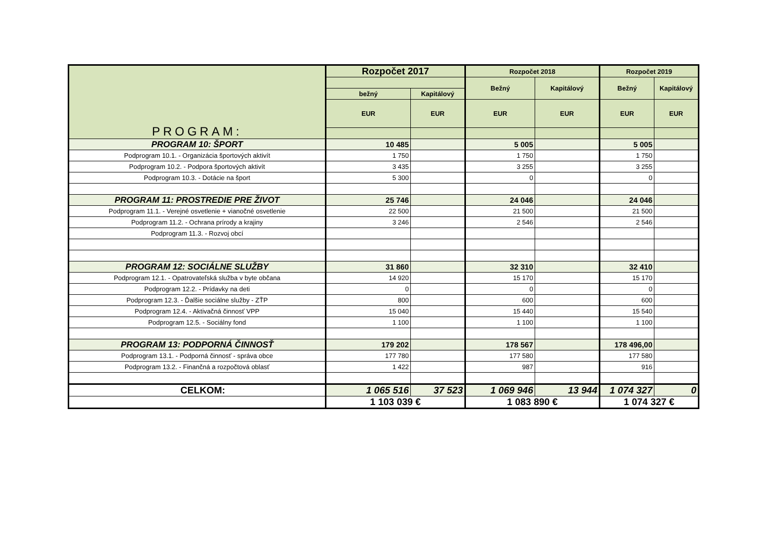| PROGRAM: | Rozpočet 2017 | | Rozpočet 2018 | | Rozpočet 2019 | |
| --- | --- | --- | --- | --- | --- | --- |
| | | | Bežný | Kapitálový | Bežný | Kapitálový |
| | bežný | Kapitálový | | | | |
| | EUR | EUR | EUR | EUR | EUR | EUR |
| PROGRAM 10: ŠPORT | 10 485 | | 5 005 | | 5 005 | |
| Podprogram 10.1. - Organizácia športových aktivít | 1 750 | | 1 750 | | 1 750 | |
| Podprogram 10.2. - Podpora športových aktivít | 3 435 | | 3 255 | | 3 255 | |
| Podprogram 10.3. - Dotácie na šport | 5 300 | | 0 | | 0 | |
| PROGRAM 11: PROSTREDIE PRE ŽIVOT | 25 746 | | 24 046 | | 24 046 | |
| Podprogram 11.1. - Verejné osvetlenie + vianočné osvetlenie | 22 500 | | 21 500 | | 21 500 | |
| Podprogram 11.2. - Ochrana prírody a krajiny | 3 246 | | 2 546 | | 2 546 | |
| Podprogram 11.3. - Rozvoj obcí | | | | | | |
| PROGRAM 12: SOCIÁLNE SLUŽBY | 31 860 | | 32 310 | | 32 410 | |
| Podprogram 12.1. - Opatrovateľská služba v byte občana | 14 920 | | 15 170 | | 15 170 | |
| Podprogram 12.2. - Prídavky na deti | 0 | | 0 | | 0 | |
| Podprogram 12.3. - Ďalšie sociálne služby - ZŤP | 800 | | 600 | | 600 | |
| Podprogram 12.4. - Aktivačná činnosť VPP | 15 040 | | 15 440 | | 15 540 | |
| Podprogram 12.5. - Sociálny fond | 1 100 | | 1 100 | | 1 100 | |
| PROGRAM 13: PODPORNÁ ČINNOSŤ | 179 202 | | 178 567 | | 178 496,00 | |
| Podprogram 13.1. - Podporná činnosť - správa obce | 177 780 | | 177 580 | | 177 580 | |
| Podprogram 13.2. - Finančná a rozpočtová oblasť | 1 422 | | 987 | | 916 | |
| CELKOM: | 1 065 516 | 37 523 | 1 069 946 | 13 944 | 1 074 327 | 0 |
| | 1 103 039 € | | 1 083 890 € | | 1 074 327 € | |